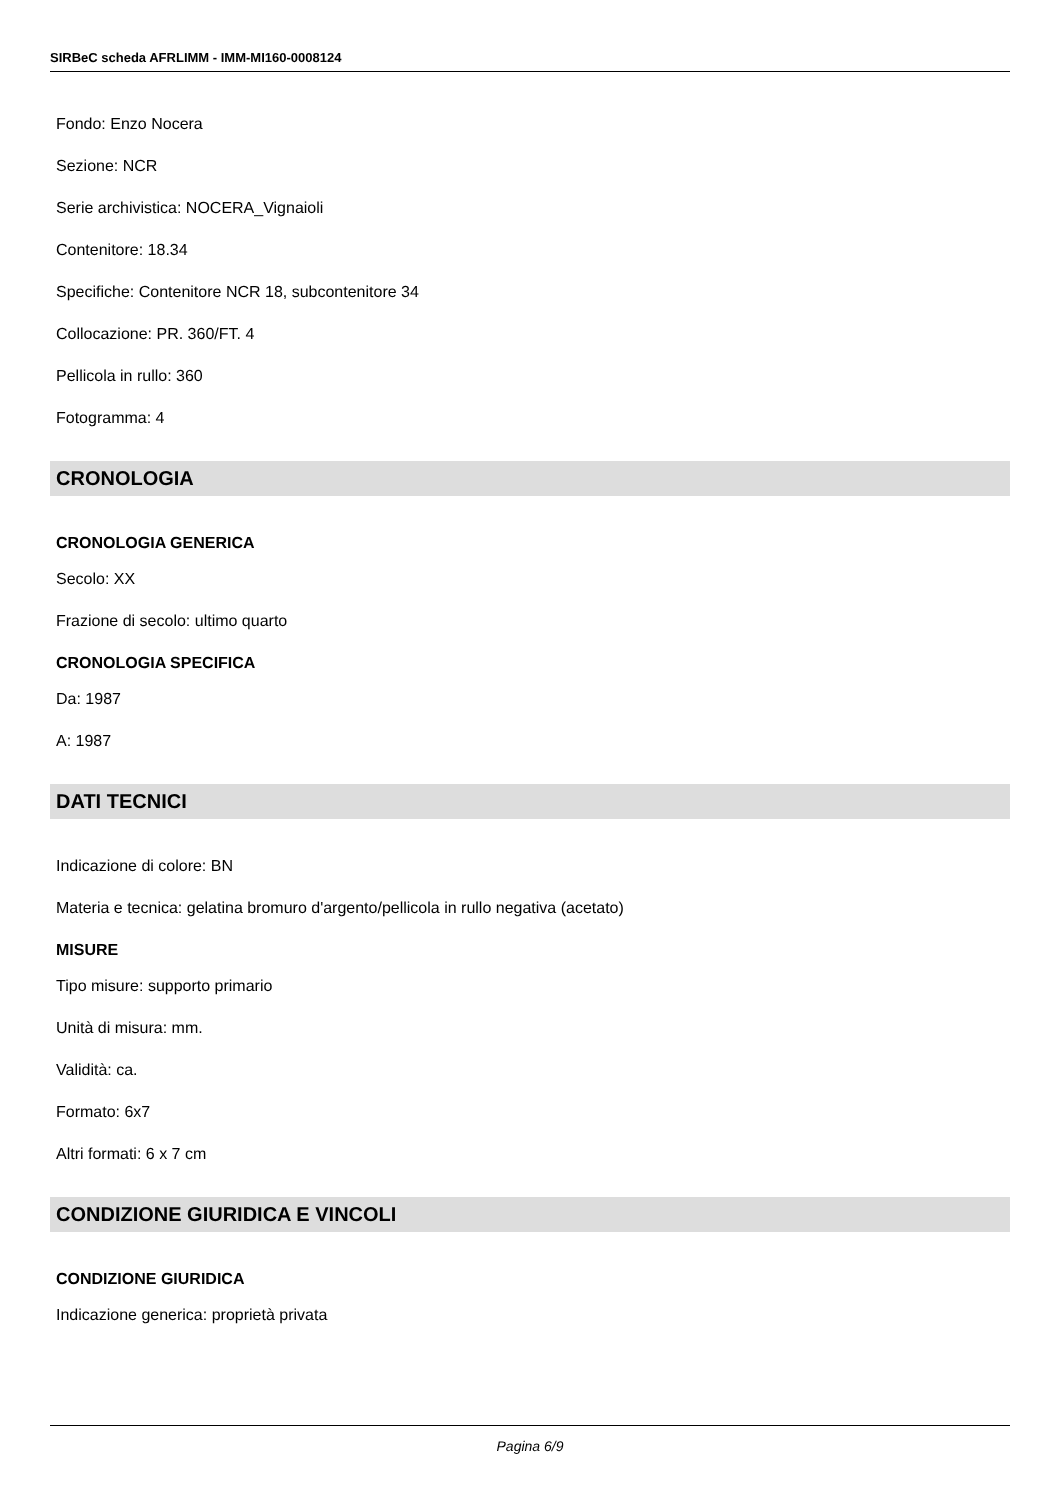SIRBeC scheda AFRLIMM - IMM-MI160-0008124
Fondo: Enzo Nocera
Sezione: NCR
Serie archivistica: NOCERA_Vignaioli
Contenitore: 18.34
Specifiche: Contenitore NCR 18, subcontenitore 34
Collocazione: PR. 360/FT. 4
Pellicola in rullo: 360
Fotogramma: 4
CRONOLOGIA
CRONOLOGIA GENERICA
Secolo: XX
Frazione di secolo: ultimo quarto
CRONOLOGIA SPECIFICA
Da: 1987
A: 1987
DATI TECNICI
Indicazione di colore: BN
Materia e tecnica: gelatina bromuro d'argento/pellicola in rullo negativa (acetato)
MISURE
Tipo misure: supporto primario
Unità di misura: mm.
Validità: ca.
Formato: 6x7
Altri formati: 6 x 7 cm
CONDIZIONE GIURIDICA E VINCOLI
CONDIZIONE GIURIDICA
Indicazione generica: proprietà privata
Pagina 6/9